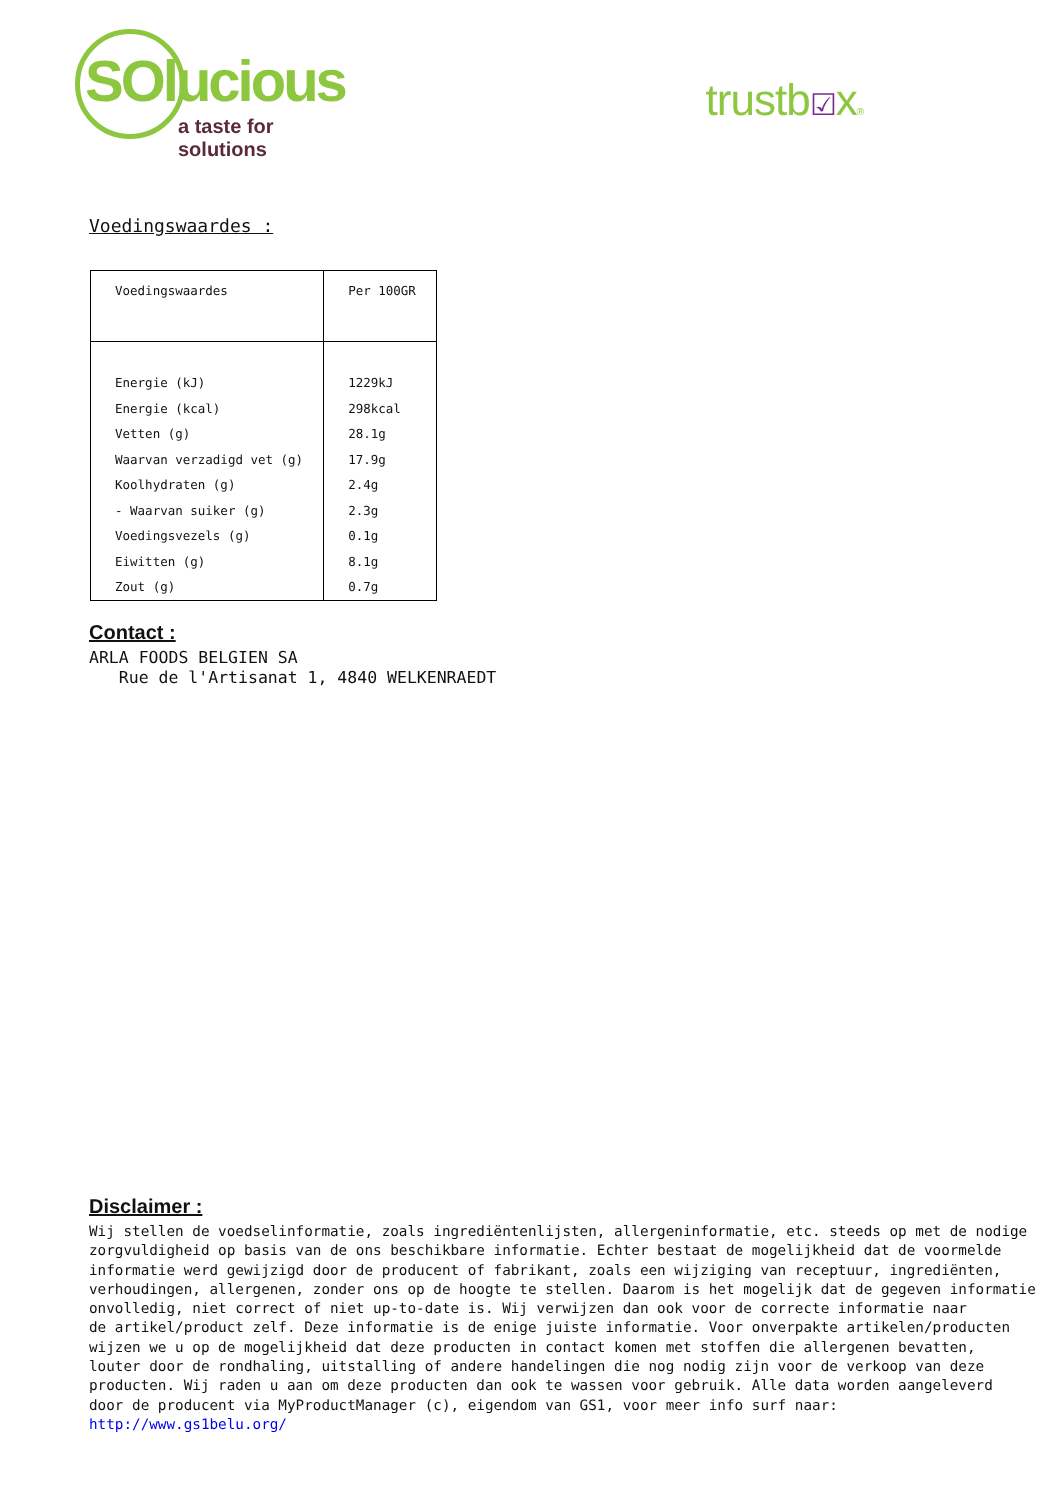SOlucious
a taste for solutions
trustb☑x®
Voedingswaardes :
| Voedingswaardes | Per 100GR |
| --- | --- |
| Energie (kJ) | 1229kJ |
| Energie (kcal) | 298kcal |
| Vetten (g) | 28.1g |
| Waarvan verzadigd vet (g) | 17.9g |
| Koolhydraten (g) | 2.4g |
| - Waarvan suiker (g) | 2.3g |
| Voedingsvezels (g) | 0.1g |
| Eiwitten (g) | 8.1g |
| Zout (g) | 0.7g |
Contact :
ARLA FOODS BELGIEN SA
Rue de l'Artisanat 1, 4840 WELKENRAEDT
Disclaimer :
Wij stellen de voedselinformatie, zoals ingrediëntenlijsten, allergeninformatie, etc. steeds op met de nodige
zorgvuldigheid op basis van de ons beschikbare informatie. Echter bestaat de mogelijkheid dat de voormelde
informatie werd gewijzigd door de producent of fabrikant, zoals een wijziging van receptuur, ingrediënten,
verhoudingen, allergenen, zonder ons op de hoogte te stellen. Daarom is het mogelijk dat de gegeven informatie
onvolledig, niet correct of niet up-to-date is. Wij verwijzen dan ook voor de correcte informatie naar
de artikel/product zelf. Deze informatie is de enige juiste informatie. Voor onverpakte artikelen/producten
wijzen we u op de mogelijkheid dat deze producten in contact komen met stoffen die allergenen bevatten,
louter door de rondhaling, uitstalling of andere handelingen die nog nodig zijn voor de verkoop van deze
producten. Wij raden u aan om deze producten dan ook te wassen voor gebruik. Alle data worden aangeleverd
door de producent via MyProductManager (c), eigendom van GS1, voor meer info surf naar:
http://www.gs1belu.org/